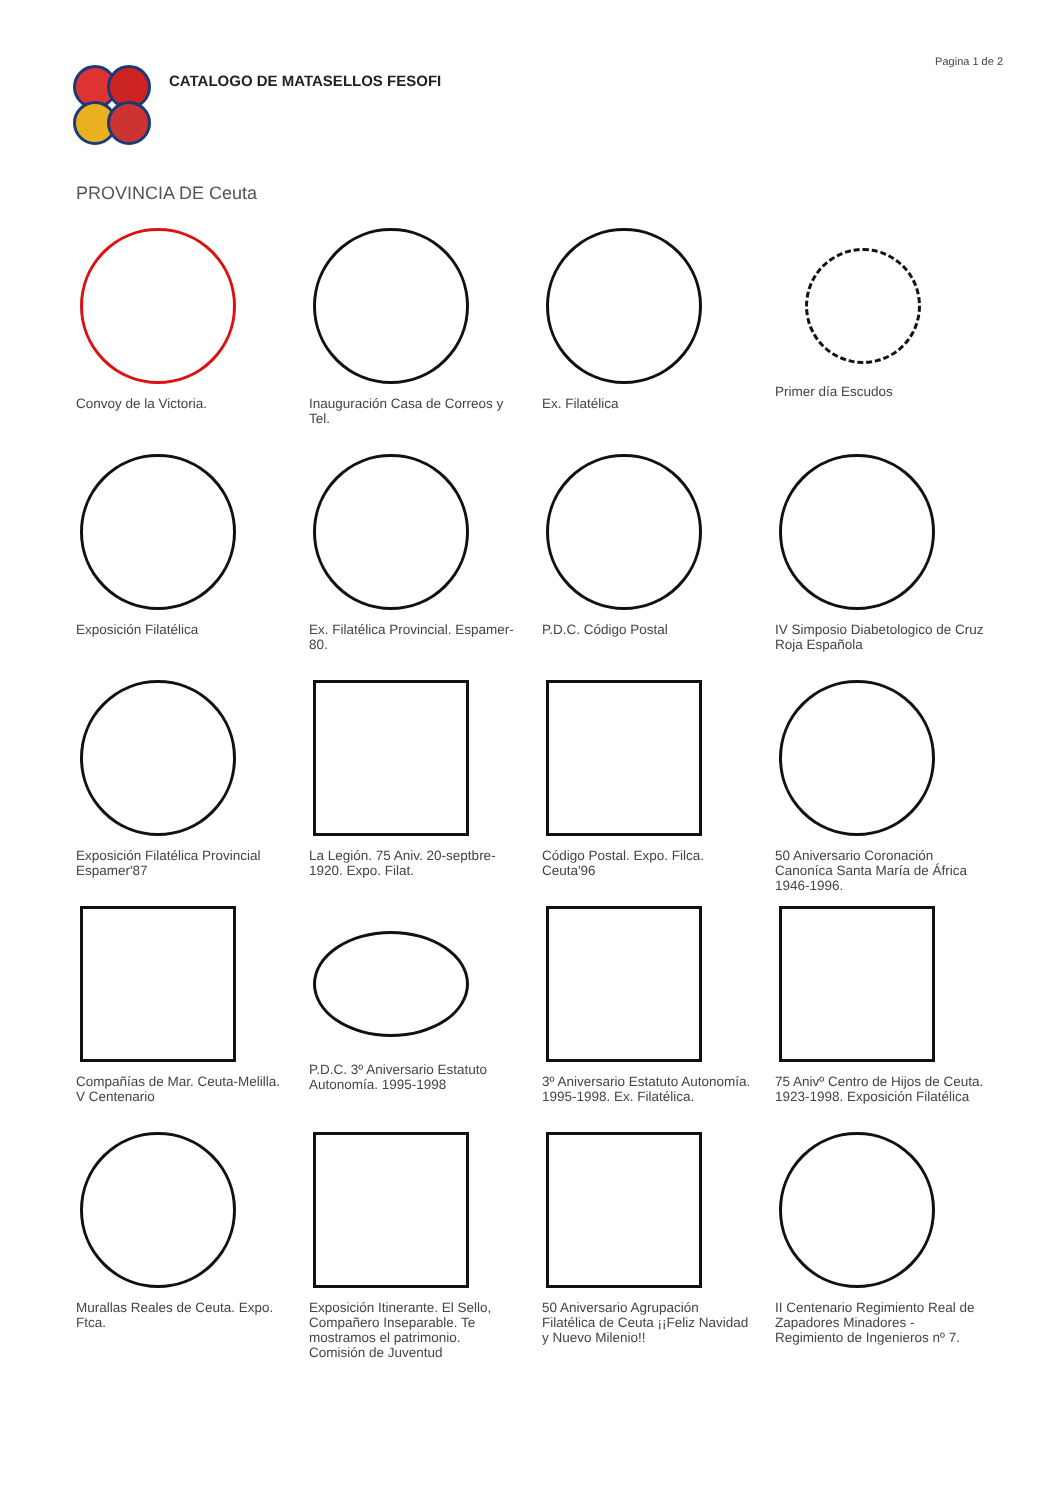CATALOGO DE MATASELLOS FESOFI
Pagina 1 de 2
PROVINCIA DE Ceuta
Convoy de la Victoria.
Inauguración Casa de Correos y Tel.
Ex. Filatélica
Primer día Escudos
Exposición Filatélica
Ex. Filatélica Provincial. Espamer-80.
P.D.C. Código Postal
IV Simposio Diabetologico de Cruz Roja Española
Exposición Filatélica Provincial Espamer'87
La Legión. 75 Aniv. 20-septbre-1920. Expo. Filat.
Código Postal. Expo. Filca. Ceuta'96
50 Aniversario Coronación Canoníca Santa María de África 1946-1996.
Compañías de Mar. Ceuta-Melilla. V Centenario
P.D.C. 3º Aniversario Estatuto Autonomía. 1995-1998
3º Aniversario Estatuto Autonomía. 1995-1998. Ex. Filatélica.
75 Anivº Centro de Hijos de Ceuta. 1923-1998. Exposición Filatélica
Murallas Reales de Ceuta. Expo. Ftca.
Exposición Itinerante. El Sello, Compañero Inseparable. Te mostramos el patrimonio. Comisión de Juventud
50 Aniversario Agrupación Filatélica de Ceuta ¡¡Feliz Navidad y Nuevo Milenio!!
II Centenario Regimiento Real de Zapadores Minadores - Regimiento de Ingenieros nº 7.